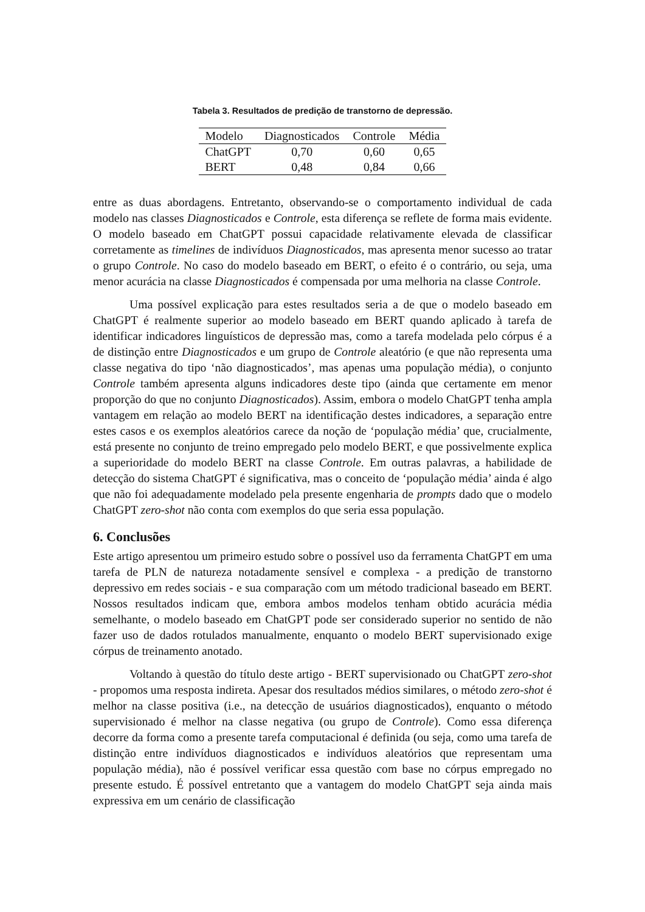Tabela 3. Resultados de predição de transtorno de depressão.
| Modelo | Diagnosticados | Controle | Média |
| --- | --- | --- | --- |
| ChatGPT | 0,70 | 0,60 | 0,65 |
| BERT | 0,48 | 0,84 | 0,66 |
entre as duas abordagens. Entretanto, observando-se o comportamento individual de cada modelo nas classes Diagnosticados e Controle, esta diferença se reflete de forma mais evidente. O modelo baseado em ChatGPT possui capacidade relativamente elevada de classificar corretamente as timelines de indivíduos Diagnosticados, mas apresenta menor sucesso ao tratar o grupo Controle. No caso do modelo baseado em BERT, o efeito é o contrário, ou seja, uma menor acurácia na classe Diagnosticados é compensada por uma melhoria na classe Controle.
Uma possível explicação para estes resultados seria a de que o modelo baseado em ChatGPT é realmente superior ao modelo baseado em BERT quando aplicado à tarefa de identificar indicadores linguísticos de depressão mas, como a tarefa modelada pelo córpus é a de distinção entre Diagnosticados e um grupo de Controle aleatório (e que não representa uma classe negativa do tipo ‘não diagnosticados’, mas apenas uma população média), o conjunto Controle também apresenta alguns indicadores deste tipo (ainda que certamente em menor proporção do que no conjunto Diagnosticados). Assim, embora o modelo ChatGPT tenha ampla vantagem em relação ao modelo BERT na identificação destes indicadores, a separação entre estes casos e os exemplos aleatórios carece da noção de ‘população média’ que, crucialmente, está presente no conjunto de treino empregado pelo modelo BERT, e que possivelmente explica a superioridade do modelo BERT na classe Controle. Em outras palavras, a habilidade de detecção do sistema ChatGPT é significativa, mas o conceito de ‘população média’ ainda é algo que não foi adequadamente modelado pela presente engenharia de prompts dado que o modelo ChatGPT zero-shot não conta com exemplos do que seria essa população.
6. Conclusões
Este artigo apresentou um primeiro estudo sobre o possível uso da ferramenta ChatGPT em uma tarefa de PLN de natureza notadamente sensível e complexa - a predição de transtorno depressivo em redes sociais - e sua comparação com um método tradicional baseado em BERT. Nossos resultados indicam que, embora ambos modelos tenham obtido acurácia média semelhante, o modelo baseado em ChatGPT pode ser considerado superior no sentido de não fazer uso de dados rotulados manualmente, enquanto o modelo BERT supervisionado exige córpus de treinamento anotado.
Voltando à questão do título deste artigo - BERT supervisionado ou ChatGPT zero-shot - propomos uma resposta indireta. Apesar dos resultados médios similares, o método zero-shot é melhor na classe positiva (i.e., na detecção de usuários diagnosticados), enquanto o método supervisionado é melhor na classe negativa (ou grupo de Controle). Como essa diferença decorre da forma como a presente tarefa computacional é definida (ou seja, como uma tarefa de distinção entre indivíduos diagnosticados e indivíduos aleatórios que representam uma população média), não é possível verificar essa questão com base no córpus empregado no presente estudo. É possível entretanto que a vantagem do modelo ChatGPT seja ainda mais expressiva em um cenário de classificação